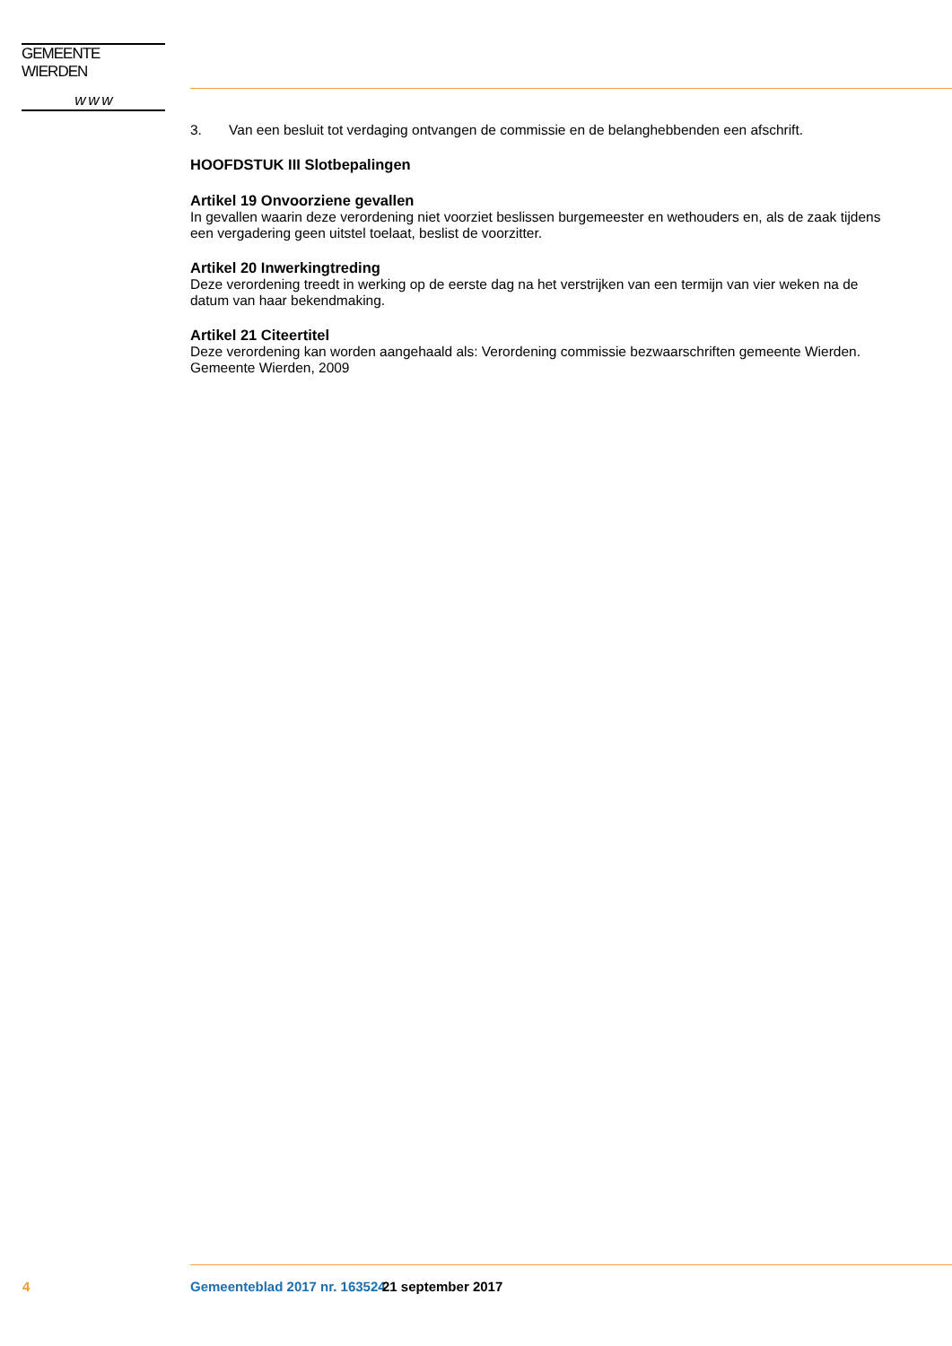GEMEENTE WIERDEN
w w w
3. Van een besluit tot verdaging ontvangen de commissie en de belanghebbenden een afschrift.
HOOFDSTUK III Slotbepalingen
Artikel 19 Onvoorziene gevallen
In gevallen waarin deze verordening niet voorziet beslissen burgemeester en wethouders en, als de zaak tijdens een vergadering geen uitstel toelaat, beslist de voorzitter.
Artikel 20 Inwerkingtreding
Deze verordening treedt in werking op de eerste dag na het verstrijken van een termijn van vier weken na de datum van haar bekendmaking.
Artikel 21 Citeertitel
Deze verordening kan worden aangehaald als: Verordening commissie bezwaarschriften gemeente Wierden.
Gemeente Wierden, 2009
4 Gemeenteblad 2017 nr. 163524 21 september 2017